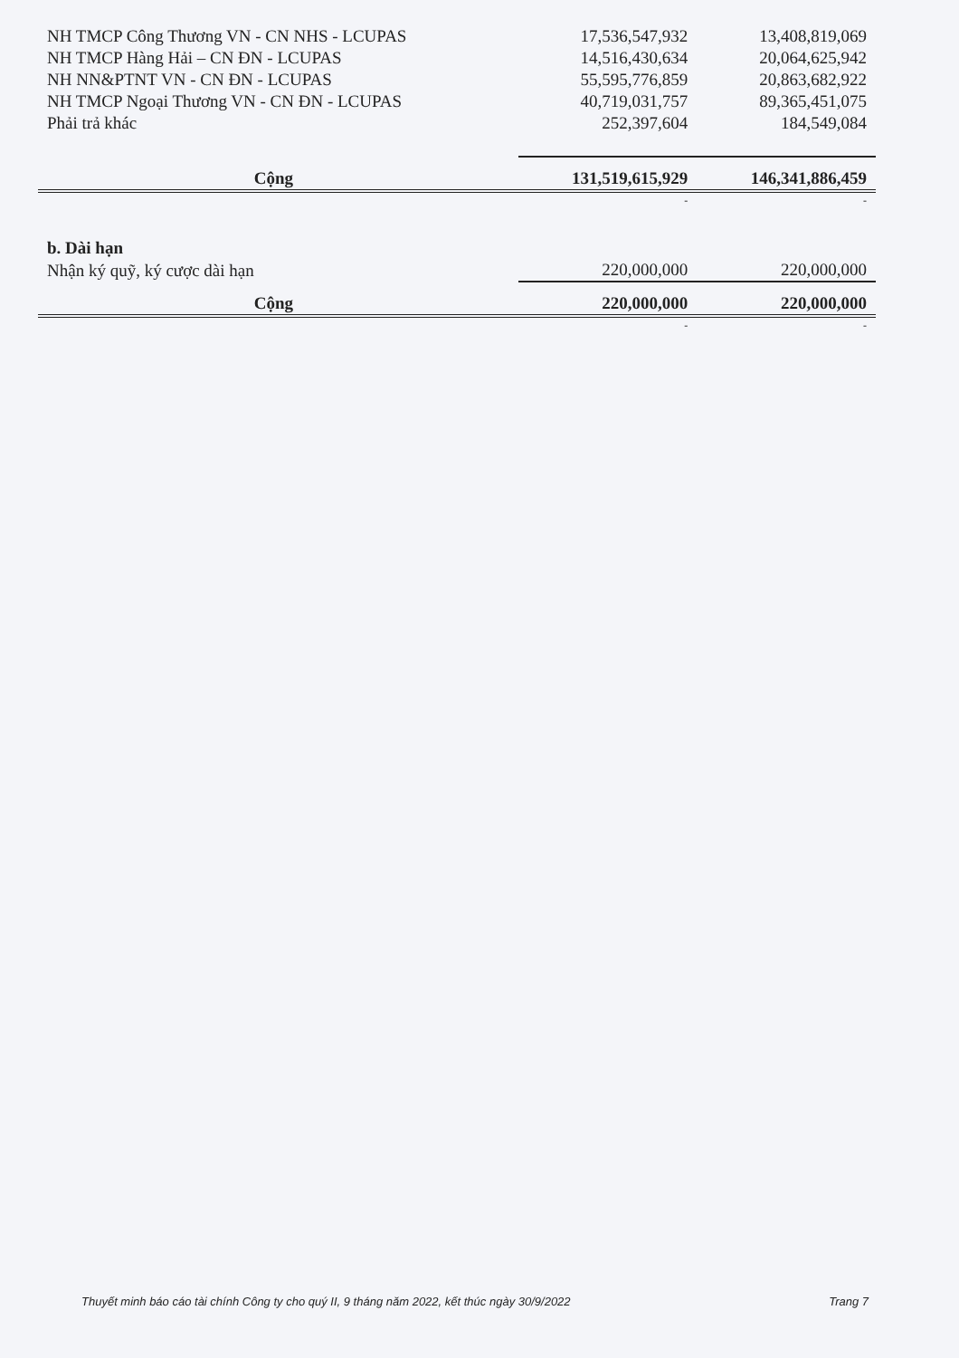| NH TMCP Công Thương VN - CN NHS - LCUPAS | 17,536,547,932 | 13,408,819,069 |
| NH TMCP Hàng Hải – CN ĐN - LCUPAS | 14,516,430,634 | 20,064,625,942 |
| NH NN&PTNT VN - CN ĐN - LCUPAS | 55,595,776,859 | 20,863,682,922 |
| NH TMCP Ngoại Thương VN - CN ĐN - LCUPAS | 40,719,031,757 | 89,365,451,075 |
| Phải trả khác | 252,397,604 | 184,549,084 |
| Cộng | 131,519,615,929 | 146,341,886,459 |
| | - | - |
| b. Dài hạn | | |
| Nhận ký quỹ, ký cược dài hạn | 220,000,000 | 220,000,000 |
| Cộng | 220,000,000 | 220,000,000 |
| | - | - |
Thuyết minh báo cáo tài chính Công ty cho quý II, 9 tháng năm 2022, kết thúc ngày 30/9/2022 Trang 7